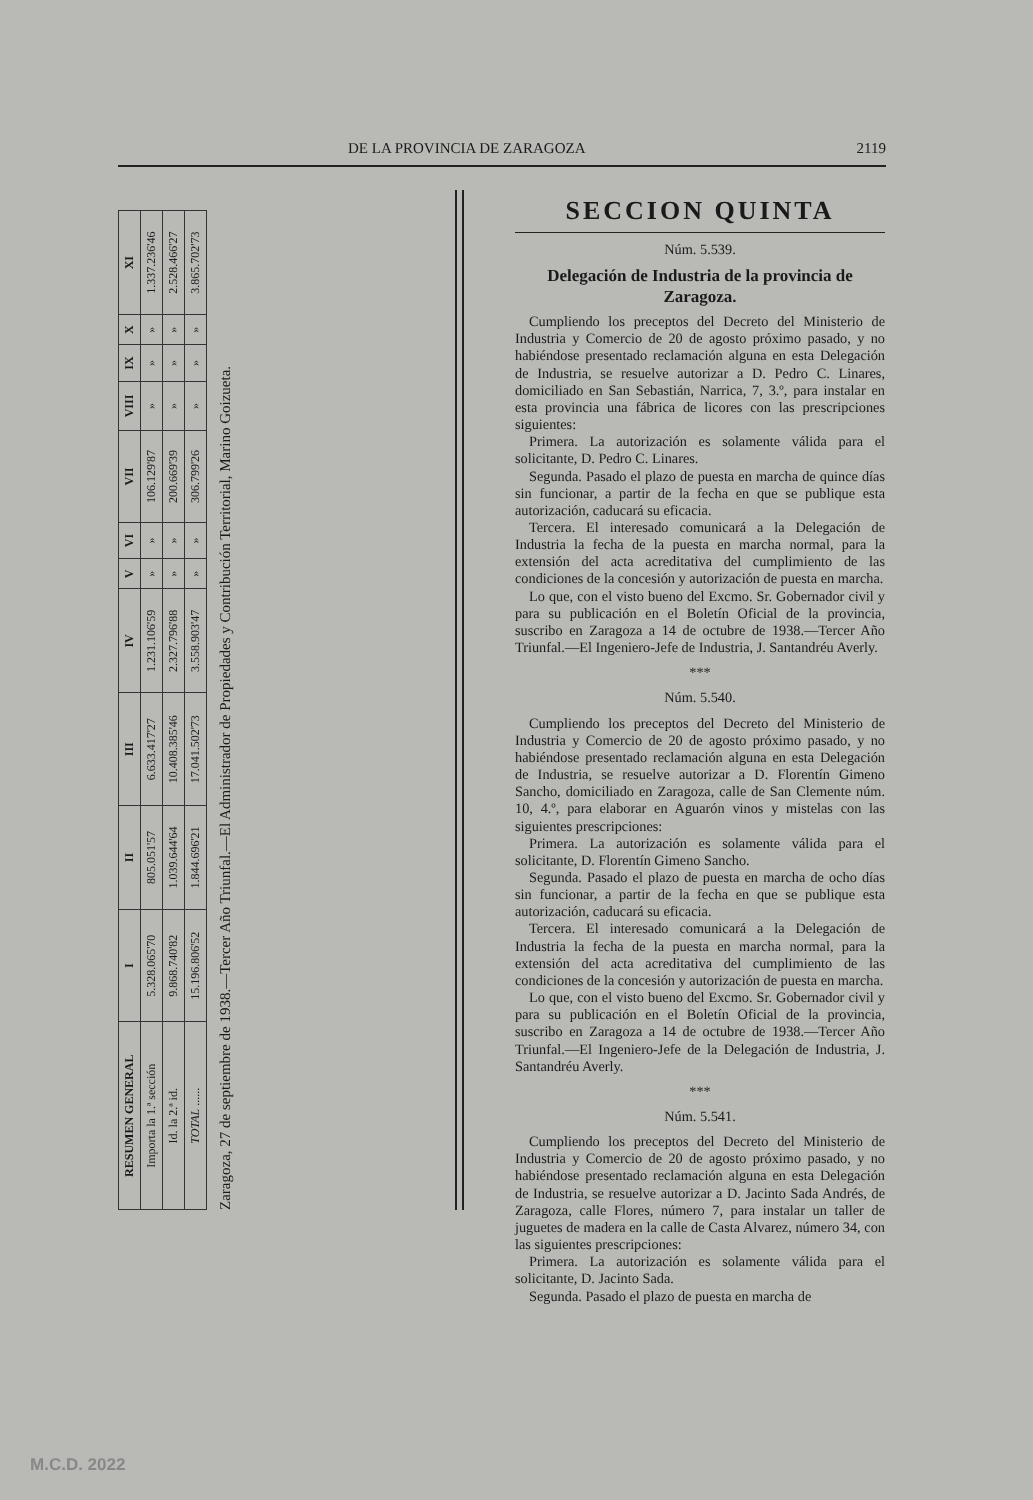DE LA PROVINCIA DE ZARAGOZA 2119
| RESUMEN GENERAL | I | II | III | IV | V | VI | VII | VIII | IX | X | XI |
| --- | --- | --- | --- | --- | --- | --- | --- | --- | --- | --- | --- |
| Importa la 1.ª sección | 5.328.065'70 | 805.051'57 | 6.633.417'27 | 1.231.106'59 | » | » | 106.129'87 | » | » | » | 1.337.236'46 |
| Id. la 2.ª id. | 9.868.740'82 | 1.039.644'64 | 10.408.385'46 | 2.327.796'88 | » | » | 200.669'39 | » | » | » | 2.528.466'27 |
| TOTAL ...... | 15.196.806'52 | 1.844.696'21 | 17.041.502'73 | 3.558.903'47 | » | » | 306.799'26 | » | » | » | 3.865.702'73 |
Zaragoza, 27 de septiembre de 1938.—Tercer Año Triunfal.—El Administrador de Propiedades y Contribución Territorial, Marino Goizueta.
SECCION QUINTA
Núm. 5.539.
Delegación de Industria de la provincia de Zaragoza.
Cumpliendo los preceptos del Decreto del Ministerio de Industria y Comercio de 20 de agosto próximo pasado, y no habiéndose presentado reclamación alguna en esta Delegación de Industria, se resuelve autorizar a D. Pedro C. Linares, domiciliado en San Sebastián, Narrica, 7, 3.º, para instalar en esta provincia una fábrica de licores con las prescripciones siguientes:
Primera. La autorización es solamente válida para el solicitante, D. Pedro C. Linares.
Segunda. Pasado el plazo de puesta en marcha de quince días sin funcionar, a partir de la fecha en que se publique esta autorización, caducará su eficacia.
Tercera. El interesado comunicará a la Delegación de Industria la fecha de la puesta en marcha normal, para la extensión del acta acreditativa del cumplimiento de las condiciones de la concesión y autorización de puesta en marcha.
Lo que, con el visto bueno del Excmo. Sr. Gobernador civil y para su publicación en el Boletín Oficial de la provincia, suscribo en Zaragoza a 14 de octubre de 1938.—Tercer Año Triunfal.—El Ingeniero-Jefe de Industria, J. Santandréu Averly.
***
Núm. 5.540.
Cumpliendo los preceptos del Decreto del Ministerio de Industria y Comercio de 20 de agosto próximo pasado, y no habiéndose presentado reclamación alguna en esta Delegación de Industria, se resuelve autorizar a D. Florentín Gimeno Sancho, domiciliado en Zaragoza, calle de San Clemente núm. 10, 4.º, para elaborar en Aguarón vinos y mistelas con las siguientes prescripciones:
Primera. La autorización es solamente válida para el solicitante, D. Florentín Gimeno Sancho.
Segunda. Pasado el plazo de puesta en marcha de ocho días sin funcionar, a partir de la fecha en que se publique esta autorización, caducará su eficacia.
Tercera. El interesado comunicará a la Delegación de Industria la fecha de la puesta en marcha normal, para la extensión del acta acreditativa del cumplimiento de las condiciones de la concesión y autorización de puesta en marcha.
Lo que, con el visto bueno del Excmo. Sr. Gobernador civil y para su publicación en el Boletín Oficial de la provincia, suscribo en Zaragoza a 14 de octubre de 1938.—Tercer Año Triunfal.—El Ingeniero-Jefe de la Delegación de Industria, J. Santandréu Averly.
***
Núm. 5.541.
Cumpliendo los preceptos del Decreto del Ministerio de Industria y Comercio de 20 de agosto próximo pasado, y no habiéndose presentado reclamación alguna en esta Delegación de Industria, se resuelve autorizar a D. Jacinto Sada Andrés, de Zaragoza, calle Flores, número 7, para instalar un taller de juguetes de madera en la calle de Casta Alvarez, número 34, con las siguientes prescripciones:
Primera. La autorización es solamente válida para el solicitante, D. Jacinto Sada.
Segunda. Pasado el plazo de puesta en marcha de
M.C.D. 2022